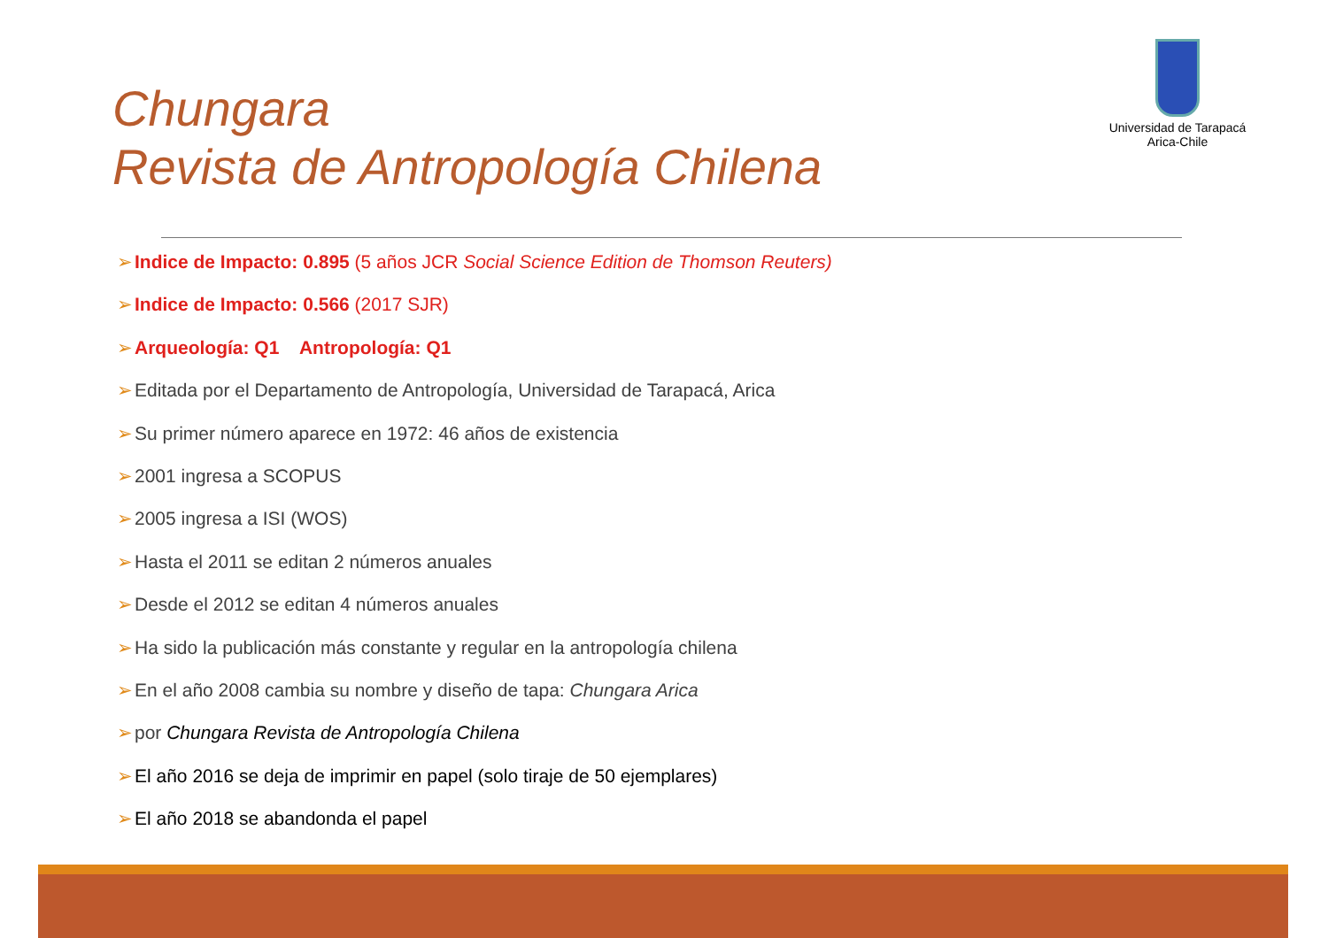Chungara
Revista de Antropología Chilena
Universidad de Tarapacá
Arica-Chile
➢Indice de Impacto: 0.895 (5 años JCR Social Science Edition de Thomson Reuters)
➢Indice de Impacto: 0.566 (2017 SJR)
➢Arqueología: Q1 Antropología: Q1
➢Editada por el Departamento de Antropología, Universidad de Tarapacá, Arica
➢Su primer número aparece en 1972: 46 años de existencia
➢2001 ingresa a SCOPUS
➢2005 ingresa a ISI (WOS)
➢Hasta el 2011 se editan 2 números anuales
➢Desde el 2012 se editan 4 números anuales
➢Ha sido la publicación más constante y regular en la antropología chilena
➢En el año 2008 cambia su nombre y diseño de tapa: Chungara Arica
➢por Chungara Revista de Antropología Chilena
➢El año 2016 se deja de imprimir en papel (solo tiraje de 50 ejemplares)
➢El año 2018 se abandonda el papel